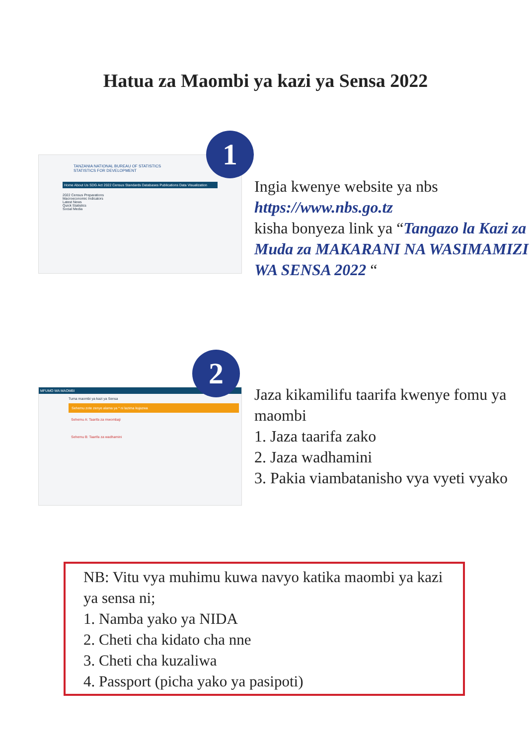Hatua za Maombi ya kazi ya Sensa 2022
TANZANIA NATIONAL BUREAU OF STATISTICS
STATISTICS FOR DEVELOPMENT
Home About Us SDG Act 2022 Census Standards Databases Publications Data Visualization
2022 Census Preparations
Macroeconomic Indicators
Latest News
Quick Statistics
Social Media
1
Ingia kwenye website ya nbs
https://www.nbs.go.tz
kisha bonyeza link ya “Tangazo la Kazi za Muda za MAKARANI NA WASIMAMIZI WA SENSA 2022 “
MFUMO WA MAOMBI
Tuma maombi ya kazi ya Sensa
Sehemu zote zenye alama ya * ni lazima kujazwa
Sehemu A: Taarifa za mwombaji
Sehemu B: Taarifa za wadhamini
2
Jaza kikamilifu taarifa kwenye fomu ya maombi
1. Jaza taarifa zako
2. Jaza wadhamini
3. Pakia viambatanisho vya vyeti vyako
NB: Vitu vya muhimu kuwa navyo katika maombi ya kazi ya sensa ni;
1. Namba yako ya NIDA
2. Cheti cha kidato cha nne
3. Cheti cha kuzaliwa
4. Passport (picha yako ya pasipoti)